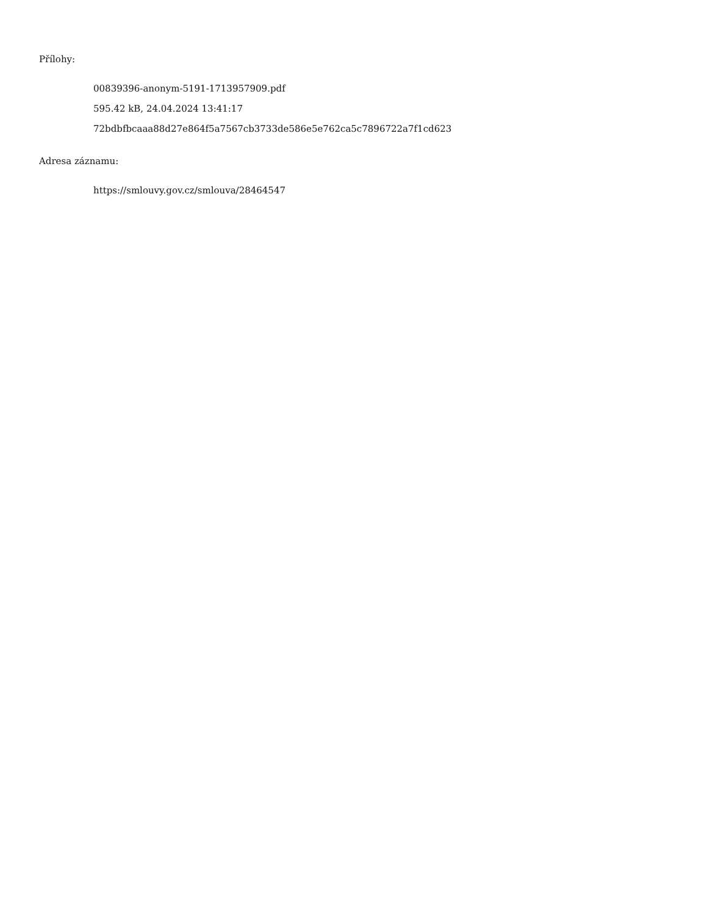Přílohy:
00839396-anonym-5191-1713957909.pdf
595.42 kB, 24.04.2024 13:41:17
72bdbfbcaaa88d27e864f5a7567cb3733de586e5e762ca5c7896722a7f1cd623
Adresa záznamu:
https://smlouvy.gov.cz/smlouva/28464547